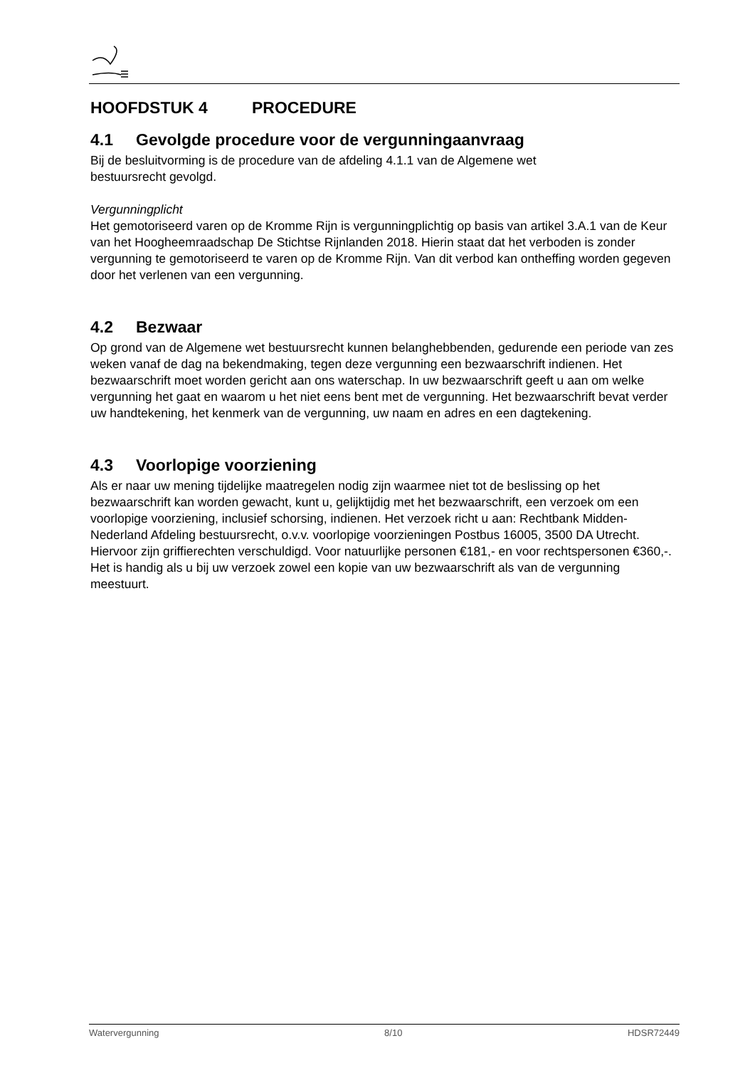HOOFDSTUK 4 PROCEDURE
4.1 Gevolgde procedure voor de vergunningaanvraag
Bij de besluitvorming is de procedure van de afdeling 4.1.1 van de Algemene wet
bestuursrecht gevolgd.
Vergunningplicht
Het gemotoriseerd varen op de Kromme Rijn is vergunningplichtig op basis van artikel 3.A.1 van de Keur van het Hoogheemraadschap De Stichtse Rijnlanden 2018. Hierin staat dat het verboden is zonder vergunning te gemotoriseerd te varen op de Kromme Rijn. Van dit verbod kan ontheffing worden gegeven door het verlenen van een vergunning.
4.2 Bezwaar
Op grond van de Algemene wet bestuursrecht kunnen belanghebbenden, gedurende een periode van zes weken vanaf de dag na bekendmaking, tegen deze vergunning een bezwaarschrift indienen. Het bezwaarschrift moet worden gericht aan ons waterschap. In uw bezwaarschrift geeft u aan om welke vergunning het gaat en waarom u het niet eens bent met de vergunning. Het bezwaarschrift bevat verder uw handtekening, het kenmerk van de vergunning, uw naam en adres en een dagtekening.
4.3 Voorlopige voorziening
Als er naar uw mening tijdelijke maatregelen nodig zijn waarmee niet tot de beslissing op het bezwaarschrift kan worden gewacht, kunt u, gelijktijdig met het bezwaarschrift, een verzoek om een voorlopige voorziening, inclusief schorsing, indienen. Het verzoek richt u aan: Rechtbank Midden-Nederland Afdeling bestuursrecht, o.v.v. voorlopige voorzieningen Postbus 16005, 3500 DA Utrecht. Hiervoor zijn griffierechten verschuldigd. Voor natuurlijke personen €181,- en voor rechtspersonen €360,-. Het is handig als u bij uw verzoek zowel een kopie van uw bezwaarschrift als van de vergunning meestuurt.
Watervergunning 8/10 HDSR72449